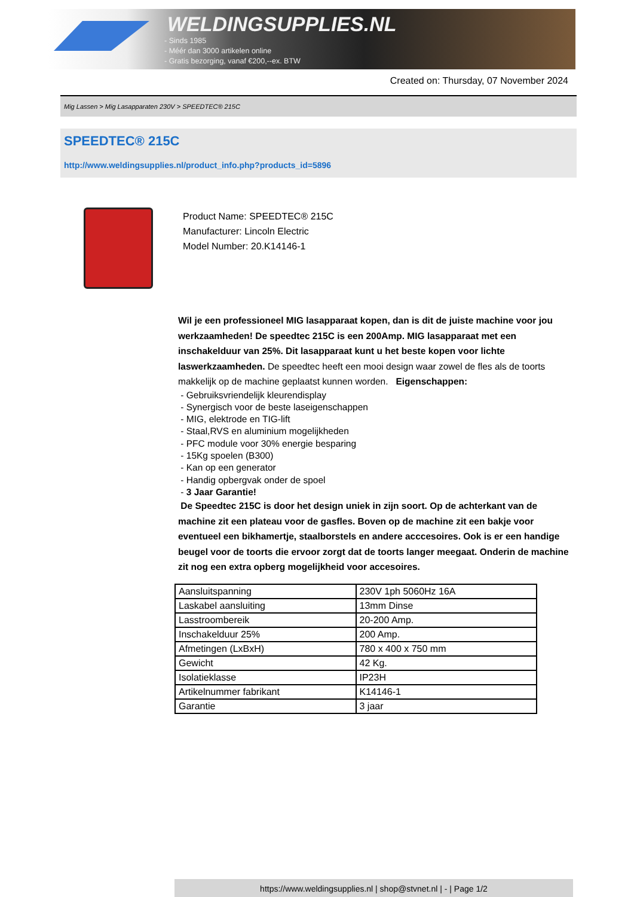WELDINGSUPPLIES.NL
- Sinds 1985
- Méér dan 3000 artikelen online
- Gratis bezorging, vanaf €200,--ex. BTW
Created on: Thursday, 07 November 2024
Mig Lassen > Mig Lasapparaten 230V > SPEEDTEC® 215C
SPEEDTEC® 215C
http://www.weldingsupplies.nl/product_info.php?products_id=5896
Product Name: SPEEDTEC® 215C
Manufacturer: Lincoln Electric
Model Number: 20.K14146-1
Wil je een professioneel MIG lasapparaat kopen, dan is dit de juiste machine voor jou werkzaamheden! De speedtec 215C is een 200Amp. MIG lasapparaat met een inschakelduur van 25%. Dit lasapparaat kunt u het beste kopen voor lichte laswerkzaamheden. De speedtec heeft een mooi design waar zowel de fles als de toorts makkelijk op de machine geplaatst kunnen worden. Eigenschappen:
- Gebruiksvriendelijk kleurendisplay
- Synergisch voor de beste laseigenschappen
- MIG, elektrode en TIG-lift
- Staal,RVS en aluminium mogelijkheden
- PFC module voor 30% energie besparing
- 15Kg spoelen (B300)
- Kan op een generator
- Handig opbergvak onder de spoel
- 3 Jaar Garantie!
De Speedtec 215C is door het design uniek in zijn soort. Op de achterkant van de machine zit een plateau voor de gasfles. Boven op de machine zit een bakje voor eventueel een bikhamertje, staalborstels en andere acccesoires. Ook is er een handige beugel voor de toorts die ervoor zorgt dat de toorts langer meegaat. Onderin de machine zit nog een extra opberg mogelijkheid voor accesoires.
| Aansluitspanning | 230V 1ph 5060Hz 16A |
| Laskabel aansluiting | 13mm Dinse |
| Lasstroombereik | 20-200 Amp. |
| Inschakelduur 25% | 200 Amp. |
| Afmetingen (LxBxH) | 780 x 400 x 750 mm |
| Gewicht | 42 Kg. |
| Isolatieklasse | IP23H |
| Artikelnummer fabrikant | K14146-1 |
| Garantie | 3 jaar |
https://www.weldingsupplies.nl | shop@stvnet.nl | - | Page 1/2